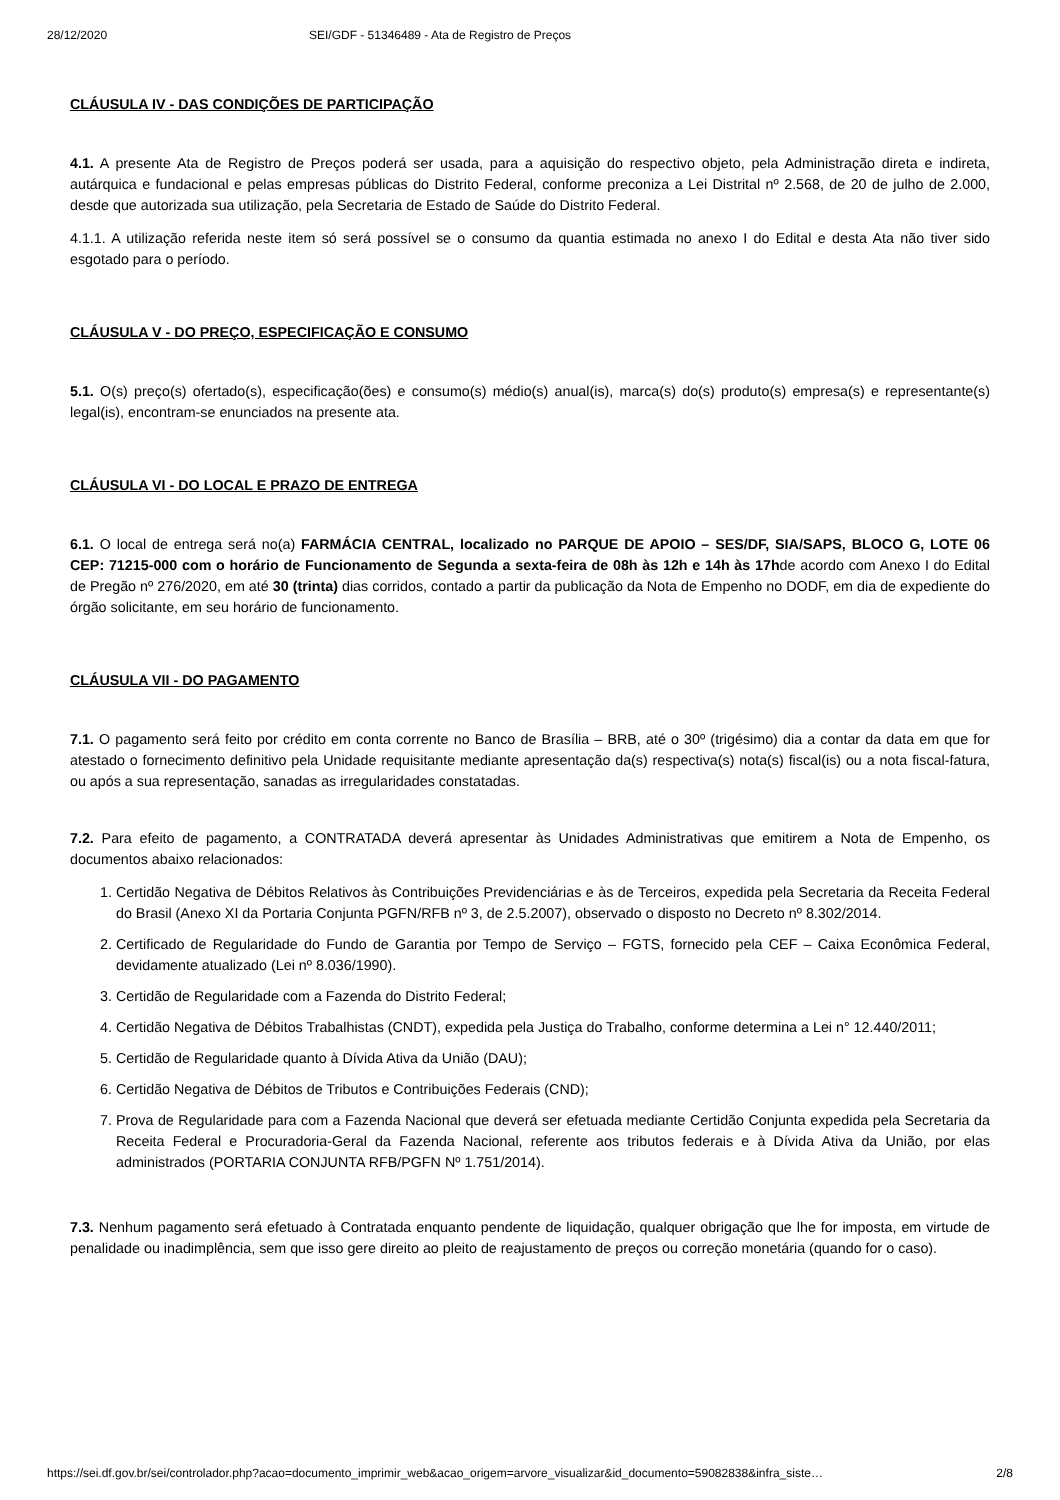28/12/2020 SEI/GDF - 51346489 - Ata de Registro de Preços
CLÁUSULA IV - DAS CONDIÇÕES DE PARTICIPAÇÃO
4.1. A presente Ata de Registro de Preços poderá ser usada, para a aquisição do respectivo objeto, pela Administração direta e indireta, autárquica e fundacional e pelas empresas públicas do Distrito Federal, conforme preconiza a Lei Distrital nº 2.568, de 20 de julho de 2.000, desde que autorizada sua utilização, pela Secretaria de Estado de Saúde do Distrito Federal.
4.1.1. A utilização referida neste item só será possível se o consumo da quantia estimada no anexo I do Edital e desta Ata não tiver sido esgotado para o período.
CLÁUSULA V - DO PREÇO, ESPECIFICAÇÃO E CONSUMO
5.1. O(s) preço(s) ofertado(s), especificação(ões) e consumo(s) médio(s) anual(is), marca(s) do(s) produto(s) empresa(s) e representante(s) legal(is), encontram-se enunciados na presente ata.
CLÁUSULA VI - DO LOCAL E PRAZO DE ENTREGA
6.1. O local de entrega será no(a) FARMÁCIA CENTRAL, localizado no PARQUE DE APOIO – SES/DF, SIA/SAPS, BLOCO G, LOTE 06 CEP: 71215-000 com o horário de Funcionamento de Segunda a sexta-feira de 08h às 12h e 14h às 17hde acordo com Anexo I do Edital de Pregão nº 276/2020, em até 30 (trinta) dias corridos, contado a partir da publicação da Nota de Empenho no DODF, em dia de expediente do órgão solicitante, em seu horário de funcionamento.
CLÁUSULA VII - DO PAGAMENTO
7.1. O pagamento será feito por crédito em conta corrente no Banco de Brasília – BRB, até o 30º (trigésimo) dia a contar da data em que for atestado o fornecimento definitivo pela Unidade requisitante mediante apresentação da(s) respectiva(s) nota(s) fiscal(is) ou a nota fiscal-fatura, ou após a sua representação, sanadas as irregularidades constatadas.
7.2. Para efeito de pagamento, a CONTRATADA deverá apresentar às Unidades Administrativas que emitirem a Nota de Empenho, os documentos abaixo relacionados:
1. Certidão Negativa de Débitos Relativos às Contribuições Previdenciárias e às de Terceiros, expedida pela Secretaria da Receita Federal do Brasil (Anexo XI da Portaria Conjunta PGFN/RFB nº 3, de 2.5.2007), observado o disposto no Decreto nº 8.302/2014.
2. Certificado de Regularidade do Fundo de Garantia por Tempo de Serviço – FGTS, fornecido pela CEF – Caixa Econômica Federal, devidamente atualizado (Lei nº 8.036/1990).
3. Certidão de Regularidade com a Fazenda do Distrito Federal;
4. Certidão Negativa de Débitos Trabalhistas (CNDT), expedida pela Justiça do Trabalho, conforme determina a Lei n° 12.440/2011;
5. Certidão de Regularidade quanto à Dívida Ativa da União (DAU);
6. Certidão Negativa de Débitos de Tributos e Contribuições Federais (CND);
7. Prova de Regularidade para com a Fazenda Nacional que deverá ser efetuada mediante Certidão Conjunta expedida pela Secretaria da Receita Federal e Procuradoria-Geral da Fazenda Nacional, referente aos tributos federais e à Dívida Ativa da União, por elas administrados (PORTARIA CONJUNTA RFB/PGFN Nº 1.751/2014).
7.3. Nenhum pagamento será efetuado à Contratada enquanto pendente de liquidação, qualquer obrigação que lhe for imposta, em virtude de penalidade ou inadimplência, sem que isso gere direito ao pleito de reajustamento de preços ou correção monetária (quando for o caso).
https://sei.df.gov.br/sei/controlador.php?acao=documento_imprimir_web&acao_origem=arvore_visualizar&id_documento=59082838&infra_siste… 2/8